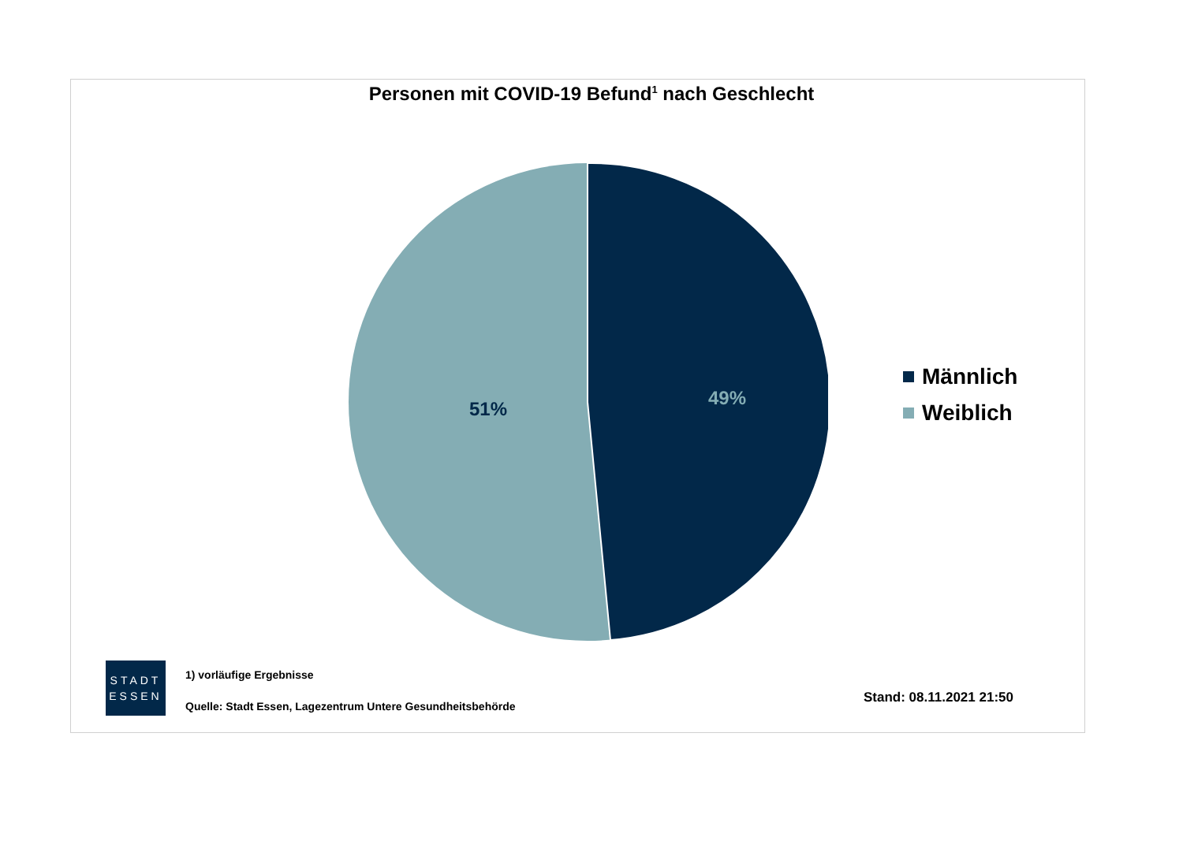Personen mit COVID-19 Befund<sup>1</sup> nach Geschlecht
51%
49%
Männlich
Weiblich
STADT
ESSEN
1) vorläufige Ergebnisse
Quelle: Stadt Essen, Lagezentrum Untere Gesundheitsbehörde
Stand: 08.11.2021 21:50